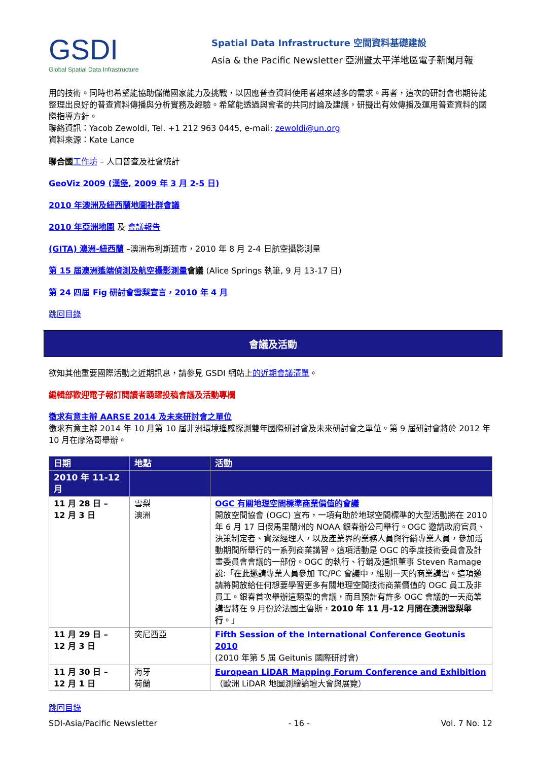GSDI
Global Spatial Data Infrastructure
Spatial Data Infrastructure 空間資料基礎建設
Asia & the Pacific Newsletter 亞洲暨太平洋地區電子新聞月報
用的技術。同時也希望能協助儲備國家能力及挑戰，以因應普查資料使用者越來越多的需求。再者，這次的研討會也期待能整理出良好的普查資料傳播與分析實務及經驗。希望能透過與會者的共同討論及建議，研擬出有效傳播及運用普查資料的國際指導方針。
聯絡資訊：Yacob Zewoldi, Tel. +1 212 963 0445, e-mail: zewoldi@un.org
資料來源：Kate Lance
聯合國 工作坊 – 人口普查及社會統計
GeoViz 2009 (漢堡, 2009 年 3 月 2-5 日)
2010 年澳洲及紐西蘭地圖社群會議
2010 年亞洲地圖 及 會議報告
(GITA) 澳洲-紐西蘭 –澳洲布利斯班市，2010 年 8 月 2-4 日航空攝影測量
第 15 屆澳洲遙端偵測及航空攝影測量會議 (Alice Springs 執筆, 9 月 13-17 日)
第 24 四屆 Fig 研討會雪梨宣言，2010 年 4 月
跳回目錄
會議及活動
欲知其他重要國際活動之近期訊息，請參見 GSDI 網站上的近期會議清單。
編輯部歡迎電子報訂閱讀者踴躍投稿會議及活動專欄
徵求有意主辦 AARSE 2014 及未來研討會之單位
徵求有意主辦 2014 年 10 月第 10 屆非洲環境遙感探測雙年國際研討會及未來研討會之單位。第 9 屆研討會將於 2012 年 10 月在摩洛哥舉辦。
| 日期 | 地點 | 活動 |
| --- | --- | --- |
| 2010 年 11-12 月 | | |
| 11 月 28 日 – 12 月 3 日 | 雪梨 澳洲 | OGC 有關地理空間標準商業價值的會議 開放空間協會 (OGC) 宣布，一項有助於地球空間標準的大型活動將在 2010 年 6 月 17 日假馬里蘭州的 NOAA 銀春辦公司舉行。OGC 邀請政府官員、決策制定者、資深經理人，以及產業界的業務人員與行銷專業人員，參加活動期間所舉行的一系列商業講習。這項活動是 OGC 的季度技術委員會及計畫委員會會議的一部份。OGC 的執行、行銷及通訊董事 Steven Ramage 說:「在此邀請專業人員參加 TC/PC 會議中，維期一天的商業講習。這項邀請將開放給任何想要學習更多有關地理空間技術商業價值的 OGC 員工及非員工。銀春首次舉辦這類型的會議，而且預計有許多 OGC 會議的一天商業講習將在 9 月份於法國土魯斯， 2010 年 11 月-12 月間在澳洲雪梨舉行 。」 |
| 11 月 29 日 – 12 月 3 日 | 突尼西亞 | Fifth Session of the International Conference Geotunis 2010 (2010 年第 5 屆 Geitunis 國際研討會) |
| 11 月 30 日 – 12 月 1 日 | 海牙 荷蘭 | European LiDAR Mapping Forum Conference and Exhibition （歐洲 LiDAR 地圖測繪論壇大會與展覽） |
跳回目錄
SDI-Asia/Pacific Newsletter - 16 - Vol. 7 No. 12